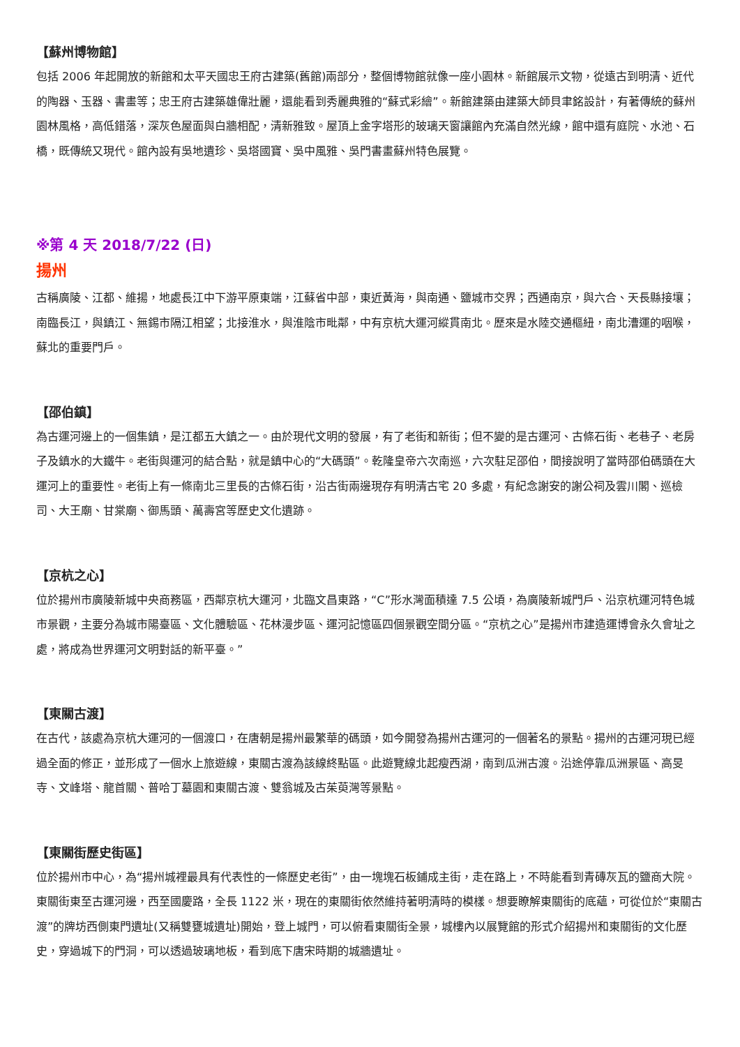【蘇州博物館】
包括 2006 年起開放的新館和太平天國忠王府古建築(舊館)兩部分，整個博物館就像一座小園林。新館展示文物，從遠古到明清、近代的陶器、玉器、書畫等；忠王府古建築雄偉壯麗，還能看到秀麗典雅的“蘇式彩繪”。新館建築由建築大師貝聿銘設計，有著傳統的蘇州園林風格，高低錯落，深灰色屋面與白牆相配，清新雅致。屋頂上金字塔形的玻璃天窗讓館內充滿自然光線，館中還有庭院、水池、石橋，既傳統又現代。館內設有吳地遺珍、吳塔國寶、吳中風雅、吳門書畫蘇州特色展覽。
※第 4 天 2018/7/22 (日)
揚州
古稱廣陵、江都、維揚，地處長江中下游平原東端，江蘇省中部，東近黃海，與南通、鹽城市交界；西通南京，與六合、天長縣接壤；南臨長江，與鎮江、無錫市隔江相望；北接淮水，與淮陰市毗鄰，中有京杭大運河縱貫南北。歷來是水陸交通樞紐，南北漕運的咽喉，蘇北的重要門戶。
【邵伯鎮】
為古運河邊上的一個集鎮，是江都五大鎮之一。由於現代文明的發展，有了老街和新街；但不變的是古運河、古條石街、老巷子、老房子及鎮水的大鐵牛。老街與運河的結合點，就是鎮中心的“大碼頭”。乾隆皇帝六次南巡，六次駐足邵伯，間接說明了當時邵伯碼頭在大運河上的重要性。老街上有一條南北三里長的古條石街，沿古街兩邊現存有明清古宅 20 多處，有紀念謝安的謝公祠及雲川閣、巡檢司、大王廟、甘棠廟、御馬頭、萬壽宮等歷史文化遺跡。
【京杭之心】
位於揚州市廣陵新城中央商務區，西鄰京杭大運河，北臨文昌東路，“C”形水灣面積達 7.5 公頃，為廣陵新城門戶、沿京杭運河特色城市景觀，主要分為城市陽臺區、文化體驗區、花林漫步區、運河記憶區四個景觀空間分區。“京杭之心”是揚州市建造運博會永久會址之處，將成為世界運河文明對話的新平臺。”
【東關古渡】
在古代，該處為京杭大運河的一個渡口，在唐朝是揚州最繁華的碼頭，如今開發為揚州古運河的一個著名的景點。揚州的古運河現已經過全面的修正，並形成了一個水上旅遊線，東關古渡為該線終點區。此遊覽線北起瘦西湖，南到瓜洲古渡。沿途停靠瓜洲景區、高旻寺、文峰塔、龍首關、普哈丁墓園和東關古渡、雙翁城及古茱萸灣等景點。
【東關街歷史街區】
位於揚州市中心，為“揚州城裡最具有代表性的一條歷史老街”，由一塊塊石板鋪成主街，走在路上，不時能看到青磚灰瓦的鹽商大院。東關街東至古運河邊，西至國慶路，全長 1122 米，現在的東關街依然維持著明清時的模樣。想要瞭解東關街的底蘊，可從位於“東關古渡”的牌坊西側東門遺址(又稱雙甕城遺址)開始，登上城門，可以俯看東關街全景，城樓內以展覽館的形式介紹揚州和東關街的文化歷史，穿過城下的門洞，可以透過玻璃地板，看到底下唐宋時期的城牆遺址。